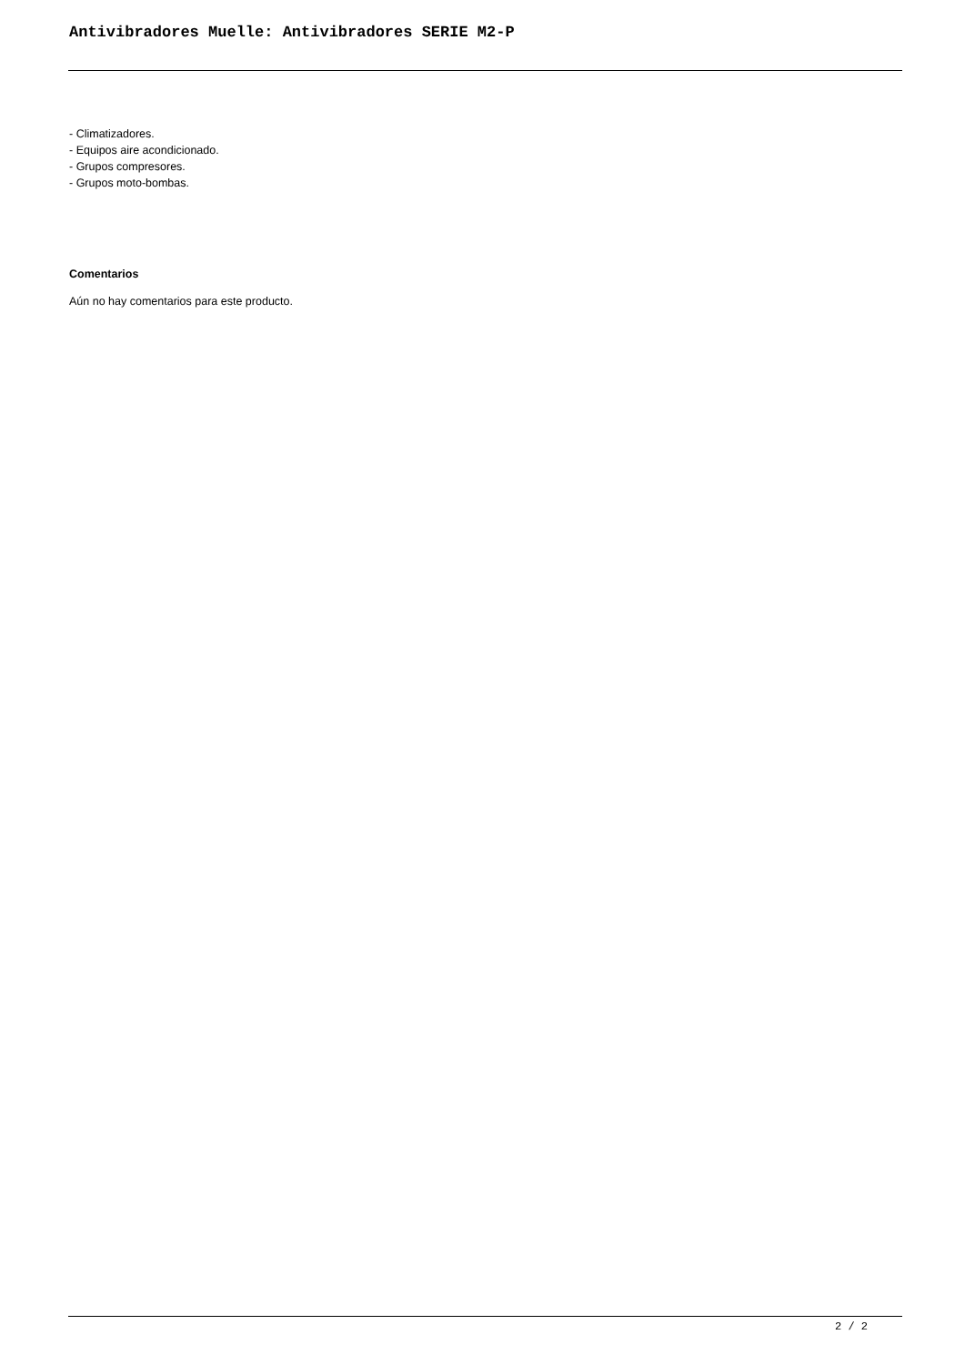Antivibradores Muelle: Antivibradores SERIE M2-P
- Climatizadores.
- Equipos aire acondicionado.
- Grupos compresores.
- Grupos moto-bombas.
Comentarios
Aún no hay comentarios para este producto.
2 / 2